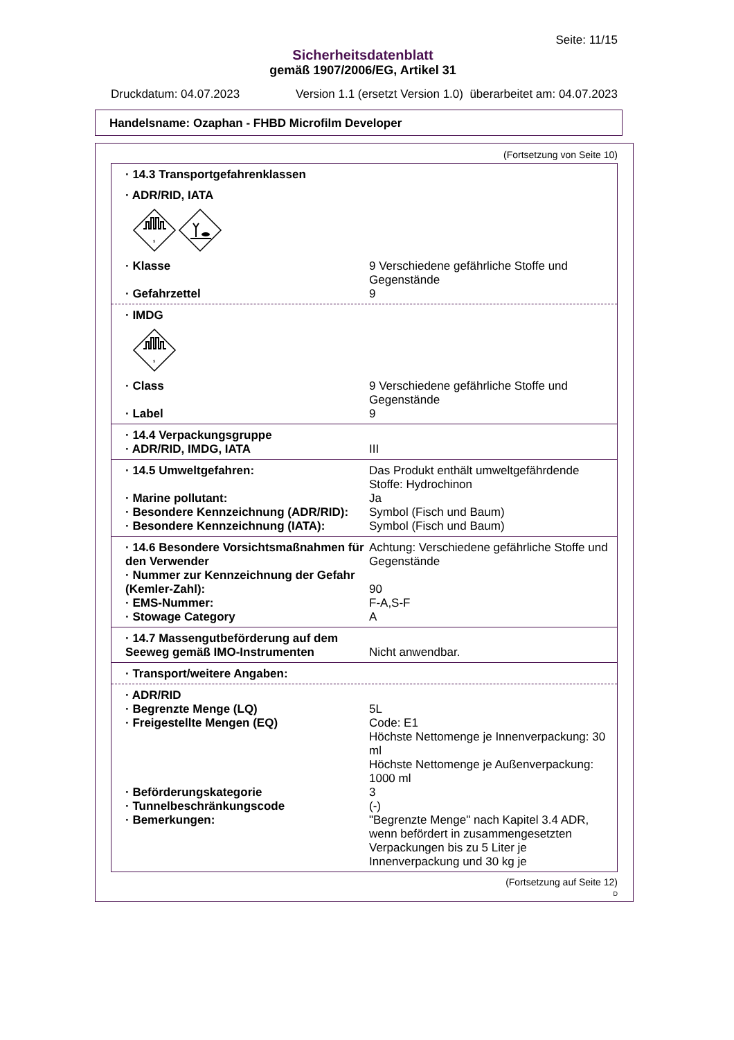Seite: 11/15
Sicherheitsdatenblatt
gemäß 1907/2006/EG, Artikel 31
Druckdatum: 04.07.2023 Version 1.1 (ersetzt Version 1.0) überarbeitet am: 04.07.2023
Handelsname: Ozaphan - FHBD Microfilm Developer
(Fortsetzung von Seite 10)
| · 14.3 Transportgefahrenklassen | |
| · ADR/RID, IATA | |
9
| · Klasse | 9 Verschiedene gefährliche Stoffe und Gegenstände |
| · Gefahrzettel | 9 |
| · IMDG | |
9
| · Class | 9 Verschiedene gefährliche Stoffe und Gegenstände |
| · Label | 9 |
| · 14.4 Verpackungsgruppe | |
| · ADR/RID, IMDG, IATA | III |
| · 14.5 Umweltgefahren: | Das Produkt enthält umweltgefährdende Stoffe: Hydrochinon |
| · Marine pollutant: | Ja |
| · Besondere Kennzeichnung (ADR/RID): | Symbol (Fisch und Baum) |
| · Besondere Kennzeichnung (IATA): | Symbol (Fisch und Baum) |
| · 14.6 Besondere Vorsichtsmaßnahmen für den Verwender | Achtung: Verschiedene gefährliche Stoffe und Gegenstände |
| · Nummer zur Kennzeichnung der Gefahr (Kemler-Zahl): | 90 |
| · EMS-Nummer: | F-A,S-F |
| · Stowage Category | A |
| · 14.7 Massengutbeförderung auf dem Seeweg gemäß IMO-Instrumenten | Nicht anwendbar. |
| · Transport/weitere Angaben: | |
| · ADR/RID | |
| · Begrenzte Menge (LQ) | 5L |
| · Freigestellte Mengen (EQ) | Code: E1 Höchste Nettomenge je Innenverpackung: 30 ml Höchste Nettomenge je Außenverpackung: 1000 ml |
| · Beförderungskategorie | 3 |
| · Tunnelbeschränkungscode | (-) |
| · Bemerkungen: | "Begrenzte Menge" nach Kapitel 3.4 ADR, wenn befördert in zusammengesetzten Verpackungen bis zu 5 Liter je Innenverpackung und 30 kg je |
(Fortsetzung auf Seite 12)
D